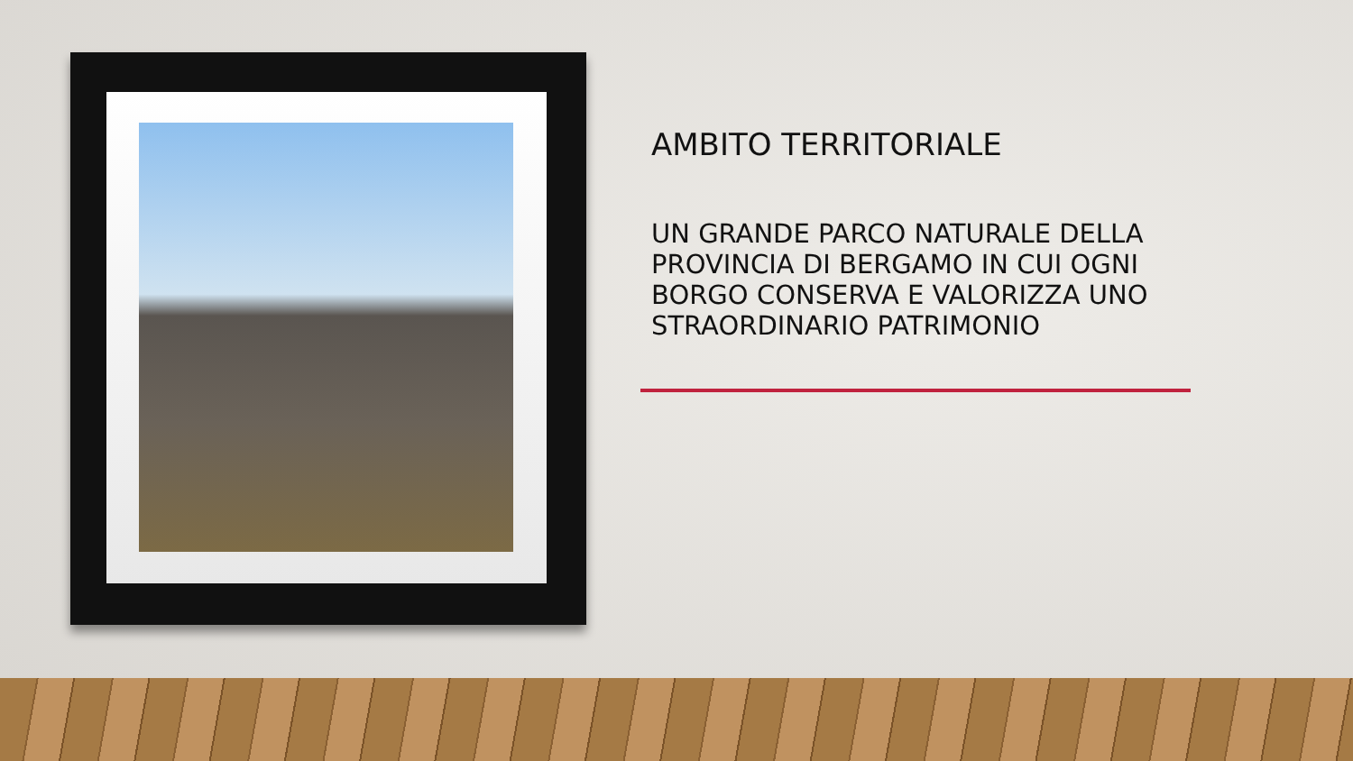AMBITO TERRITORIALE
UN GRANDE PARCO NATURALE DELLA PROVINCIA DI BERGAMO IN CUI OGNI BORGO CONSERVA E VALORIZZA UNO STRAORDINARIO PATRIMONIO